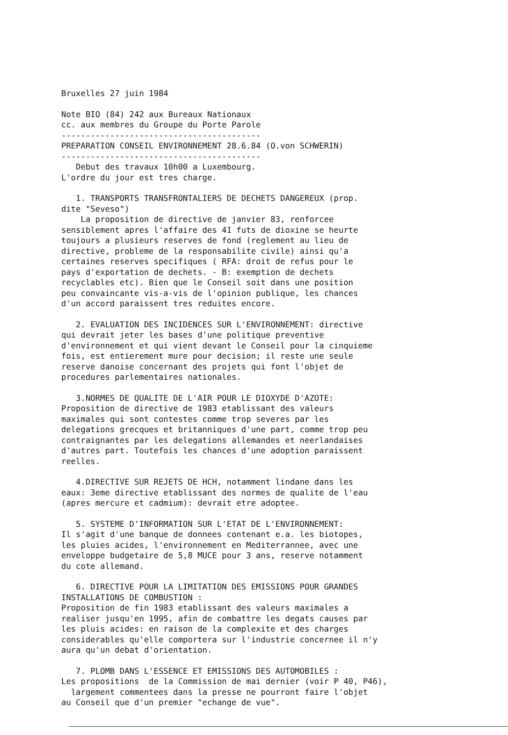Bruxelles 27 juin 1984
Note BIO (84) 242 aux Bureaux Nationaux cc. aux membres du Groupe du Porte Parole ----------------------------------------- PREPARATION CONSEIL ENVIRONNEMENT 28.6.84 (O.von SCHWERIN) ----------------------------------------- Debut des travaux 10h00 a Luxembourg. L'ordre du jour est tres charge.
1. TRANSPORTS TRANSFRONTALIERS DE DECHETS DANGEREUX (prop. dite "Seveso") La proposition de directive de janvier 83, renforcee sensiblement apres l'affaire des 41 futs de dioxine se heurte toujours a plusieurs reserves de fond (reglement au lieu de directive, probleme de la responsabilite civile) ainsi qu'a certaines reserves specifiques ( RFA: droit de refus pour le pays d'exportation de dechets. - B: exemption de dechets recyclables etc). Bien que le Conseil soit dans une position peu convaincante vis-a-vis de l'opinion publique, les chances d'un accord paraissent tres reduites encore.
2. EVALUATION DES INCIDENCES SUR L'ENVIRONNEMENT: directive qui devrait jeter les bases d'une politique preventive d'environnement et qui vient devant le Conseil pour la cinquieme fois, est entierement mure pour decision; il reste une seule reserve danoise concernant des projets qui font l'objet de procedures parlementaires nationales.
3.NORMES DE QUALITE DE L'AIR POUR LE DIOXYDE D'AZOTE: Proposition de directive de 1983 etablissant des valeurs maximales qui sont contestes comme trop severes par les delegations grecques et britanniques d'une part, comme trop peu contraignantes par les delegations allemandes et neerlandaises d'autres part. Toutefois les chances d'une adoption paraissent reelles.
4.DIRECTIVE SUR REJETS DE HCH, notamment lindane dans les eaux: 3eme directive etablissant des normes de qualite de l'eau (apres mercure et cadmium): devrait etre adoptee.
5. SYSTEME D'INFORMATION SUR L'ETAT DE L'ENVIRONNEMENT: Il s'agit d'une banque de donnees contenant e.a. les biotopes, les pluies acides, l'environnement en Mediterrannee, avec une enveloppe budgetaire de 5,8 MUCE pour 3 ans, reserve notamment du cote allemand.
6. DIRECTIVE POUR LA LIMITATION DES EMISSIONS POUR GRANDES INSTALLATIONS DE COMBUSTION : Proposition de fin 1983 etablissant des valeurs maximales a realiser jusqu'en 1995, afin de combattre les degats causes par les pluis acides: en raison de la complexite et des charges considerables qu'elle comportera sur l'industrie concernee il n'y aura qu'un debat d'orientation.
7. PLOMB DANS L'ESSENCE ET EMISSIONS DES AUTOMOBILES : Les propositions de la Commission de mai dernier (voir P 40, P46), largement commentees dans la presse ne pourront faire l'objet au Conseil que d'un premier "echange de vue".